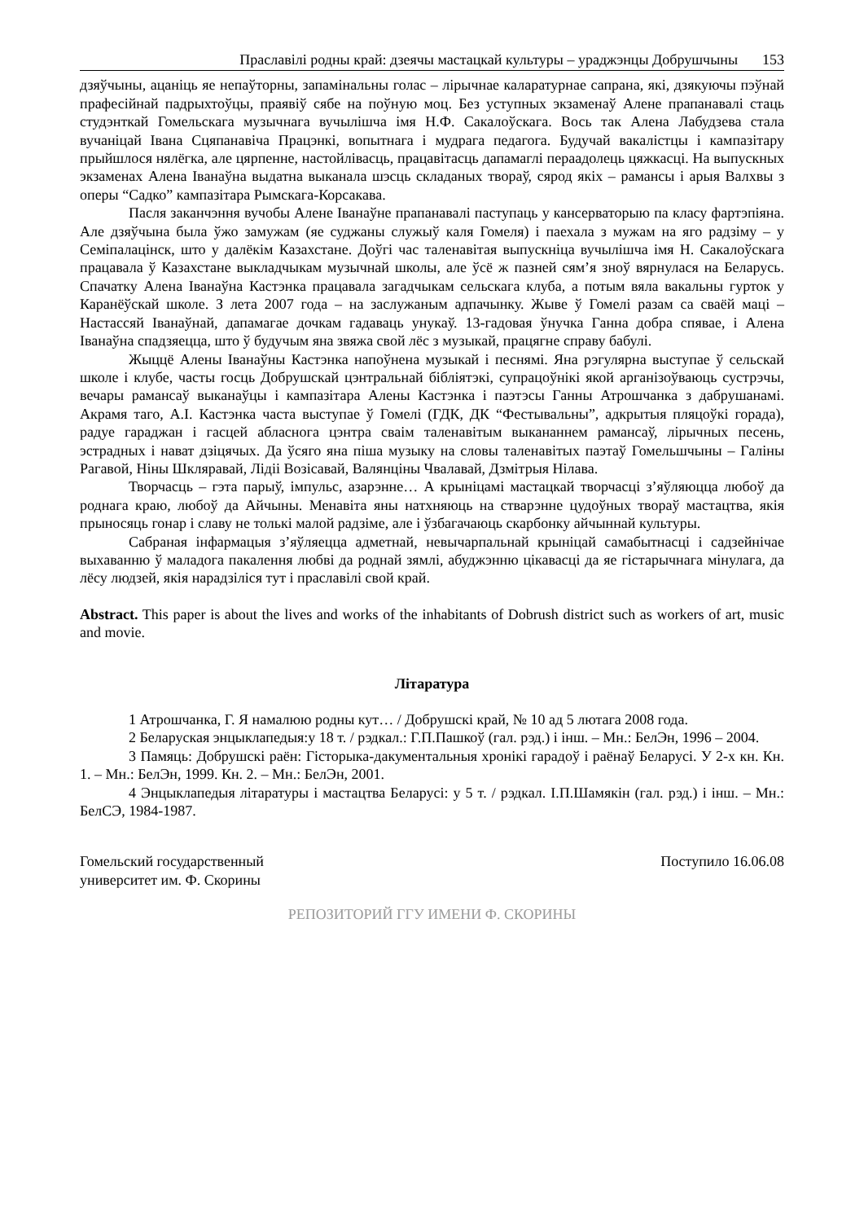Праславілі родны край: дзеячы мастацкай культуры – ураджэнцы Добрушчыны 153
дзяўчыны, ацаніць яе непаўторны, запамінальны голас – лірычнае каларатурнае сапрана, які, дзякуючы пэўнай прафесійнай падрыхтоўцы, праявіў сябе на поўную моц. Без уступных экзаменаў Алене прапанавалі стаць студэнткай Гомельскага музычнага вучылішча імя Н.Ф. Сакалоўскага. Вось так Алена Лабудзева стала вучаніцай Івана Сцяпанавіча Працэнкі, вопытнага і мудрага педагога. Будучай вакалістцы і кампазітару прыйшлося нялёгка, але цярпенне, настойлівасць, працавітасць дапамаглі пераадолець цяжкасці. На выпускных экзаменах Алена Іванаўна выдатна выканала шэсць складаных твораў, сярод якіх – рамансы і арыя Валхвы з оперы “Садко” кампазітара Рымскага-Корсакава.
Пасля заканчэння вучобы Алене Іванаўне прапанавалі паступаць у кансерваторыю па класу фартэпіяна. Але дзяўчына была ўжо замужам (яе суджаны служыў каля Гомеля) і паехала з мужам на яго радзіму – у Семіпалацінск, што у далёкім Казахстане. Доўгі час таленавітая выпускніца вучылішча імя Н. Сакалоўскага працавала ў Казахстане выкладчыкам музычнай школы, але ўсё ж пазней сям’я зноў вярнулася на Беларусь. Спачатку Алена Іванаўна Кастэнка працавала загадчыкам сельскага клуба, а потым вяла вакальны гурток у Каранёўскай школе. З лета 2007 года – на заслужаным адпачынку. Жыве ў Гомелі разам са сваёй маці – Настассяй Іванаўнай, дапамагае дочкам гадаваць унукаў. 13-гадовая ўнучка Ганна добра спявае, і Алена Іванаўна спадзяецца, што ў будучым яна звяжа свой лёс з музыкай, працягне справу бабулі.
Жыццё Алены Іванаўны Кастэнка напоўнена музыкай і песнямі. Яна рэгулярна выступае ў сельскай школе і клубе, часты госць Добрушскай цэнтральнай бібліятэкі, супрацоўнікі якой арганізоўваюць сустрэчы, вечары рамансаў выканаўцы і кампазітара Алены Кастэнка і паэтэсы Ганны Атрошчанка з дабрушанамі. Акрамя таго, А.І. Кастэнка часта выступае ў Гомелі (ГДК, ДК “Фестывальны”, адкрытыя пляцоўкі горада), радуе гараджан і гасцей абласнога цэнтра сваім таленавітым выкананнем рамансаў, лірычных песень, эстрадных і нават дзіцячых. Да ўсяго яна піша музыку на словы таленавітых паэтаў Гомельшчыны – Галіны Рагавой, Ніны Шкляравай, Лідіі Возісавай, Валянціны Чвалавай, Дзмітрыя Нілава.
Творчасць – гэта парыў, імпульс, азарэнне… А крыніцамі мастацкай творчасці з’яўляюцца любоў да роднага краю, любоў да Айчыны. Менавіта яны натхняюць на стварэнне цудоўных твораў мастацтва, якія прыносяць гонар і славу не толькі малой радзіме, але і ўзбагачаюць скарбонку айчыннай культуры.
Сабраная інфармацыя з’яўляецца адметнай, невычарпальнай крыніцай самабытнасці і садзейнічае выхаванню ў маладога пакалення любві да роднай зямлі, абуджэнню цікавасці да яе гістарычнага мінулага, да лёсу людзей, якія нарадзіліся тут і праславілі свой край.
Abstract. This paper is about the lives and works of the inhabitants of Dobrush district such as workers of art, music and movie.
Літаратура
1 Атрошчанка, Г. Я намалюю родны кут… / Добрушскі край, № 10 ад 5 лютага 2008 года.
2 Беларуская энцыклапедыя:у 18 т. / рэдкал.: Г.П.Пашкоў (гал. рэд.) і інш. – Мн.: БелЭн, 1996 – 2004.
3 Памяць: Добрушскі раён: Гісторыка-дакументальныя хронікі гарадоў і раёнаў Беларусі. У 2-х кн. Кн. 1. – Мн.: БелЭн, 1999. Кн. 2. – Мн.: БелЭн, 2001.
4 Энцыклапедыя літаратуры і мастацтва Беларусі: у 5 т. / рэдкал. І.П.Шамякін (гал. рэд.) і інш. – Мн.: БелСЭ, 1984-1987.
Гомельский государственный
университет им. Ф. Скорины
Поступило 16.06.08
РЕПОЗИТОРИЙ ГГУ ИМЕНИ Ф. СКОРИНЫ